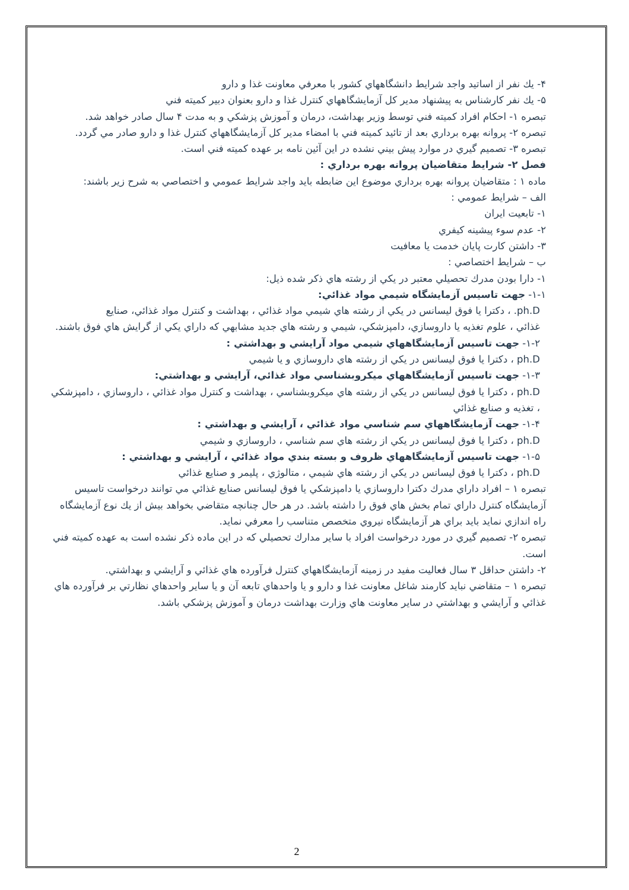۴- يك نفر از اساتيد واجد شرايط دانشگاههاي كشور با معرفي معاونت غذا و دارو
۵- يك نفر كارشناس به پيشنهاد مدير كل آزمايشگاههاي كنترل غذا و دارو بعنوان دبير كميته فني
تبصره ۱- احكام افراد كميته فني توسط وزير بهداشت، درمان و آموزش پزشكي و به مدت ۴ سال صادر خواهد شد.
تبصره ۲- پروانه بهره برداري بعد از تائيد كميته فني با امضاء مدير كل آزمايشگاههاي كنترل غذا و دارو صادر مي گردد.
تبصره ۳- تصميم گيري در موارد پيش بيني نشده در اين آئين نامه بر عهده كميته فني است.
فصل ۲- شرايط متقاضيان پروانه بهره برداري :
ماده ۱ : متقاضيان پروانه بهره برداري موضوع اين ضابطه بايد واجد شرايط عمومي و اختصاصي به شرح زير باشند:
الف – شرايط عمومي :
۱- تابعيت ايران
۲- عدم سوء پيشينه كيفري
۳- داشتن كارت پايان خدمت يا معافيت
ب – شرايط اختصاصي :
۱- دارا بودن مدرك تحصيلي معتبر در يكي از رشته هاي ذكر شده ذيل:
۱-۱- جهت تاسيس آزمايشگاه شيمي مواد غذائي:
ph.D. ، دكترا يا فوق ليسانس در يكي از رشته هاي شيمي مواد غذائي ، بهداشت و كنترل مواد غذائي، صنايع
غذائي ، علوم تغذيه يا داروسازي، دامپزشكي، شيمي و رشته هاي جديد مشابهي كه داراي يكي از گرايش هاي فوق باشند.
۱-۲- جهت تاسيس آزمايشگاههاي شيمي مواد آرايشي و بهداشتي :
ph.D ، دكترا يا فوق ليسانس در يكي از رشته هاي داروسازي و يا شيمي
۱-۳- جهت تاسيس آزمايشگاههاي ميكروبشناسي مواد غذائي، آرايشي و بهداشتي:
ph.D ، دكترا يا فوق ليسانس در يكي از رشته هاي ميكروبشناسي ، بهداشت و كنترل مواد غذائي ، داروسازي ، دامپزشكي ، تغذيه و صنايع غذائي
۱-۴- جهت آزمايشگاههاي سم شناسي مواد غذائي ، آرايشي و بهداشتي :
ph.D ، دكترا يا فوق ليسانس در يكي از رشته هاي سم شناسي ، داروسازي و شيمي
۱-۵- جهت تاسيس آزمايشگاههاي ظروف و بسته بندي مواد غذائي ، آرايشي و بهداشتي :
ph.D ، دكترا يا فوق ليسانس در يكي از رشته هاي شيمي ، متالوژي ، پليمر و صنايع غذائي
تبصره ۱ – افراد داراي مدرك دكترا داروسازي يا دامپزشكي يا فوق ليسانس صنايع غذائي مي توانند درخواست تاسيس
آزمايشگاه كنترل داراي تمام بخش هاي فوق را داشته باشد. در هر حال چنانچه متقاضي بخواهد بيش از يك نوع آزمايشگاه
راه اندازي نمايد بايد براي هر آزمايشگاه نيروي متخصص متناسب را معرفي نمايد.
تبصره ۲- تصميم گيري در مورد درخواست افراد با ساير مدارك تحصيلي كه در اين ماده ذكر نشده است به عهده كميته فني است.
۲- داشتن حداقل ۳ سال فعاليت مفيد در زمينه آزمايشگاههاي كنترل فرآورده هاي غذائي و آرايشي و بهداشتي.
تبصره ۱ – متقاضي نبايد كارمند شاغل معاونت غذا و دارو و يا واحدهاي تابعه آن و يا ساير واحدهاي نظارتي بر فرآورده هاي غذائي و آرايشي و بهداشتي در ساير معاونت هاي وزارت بهداشت درمان و آموزش پزشكي باشد.
2